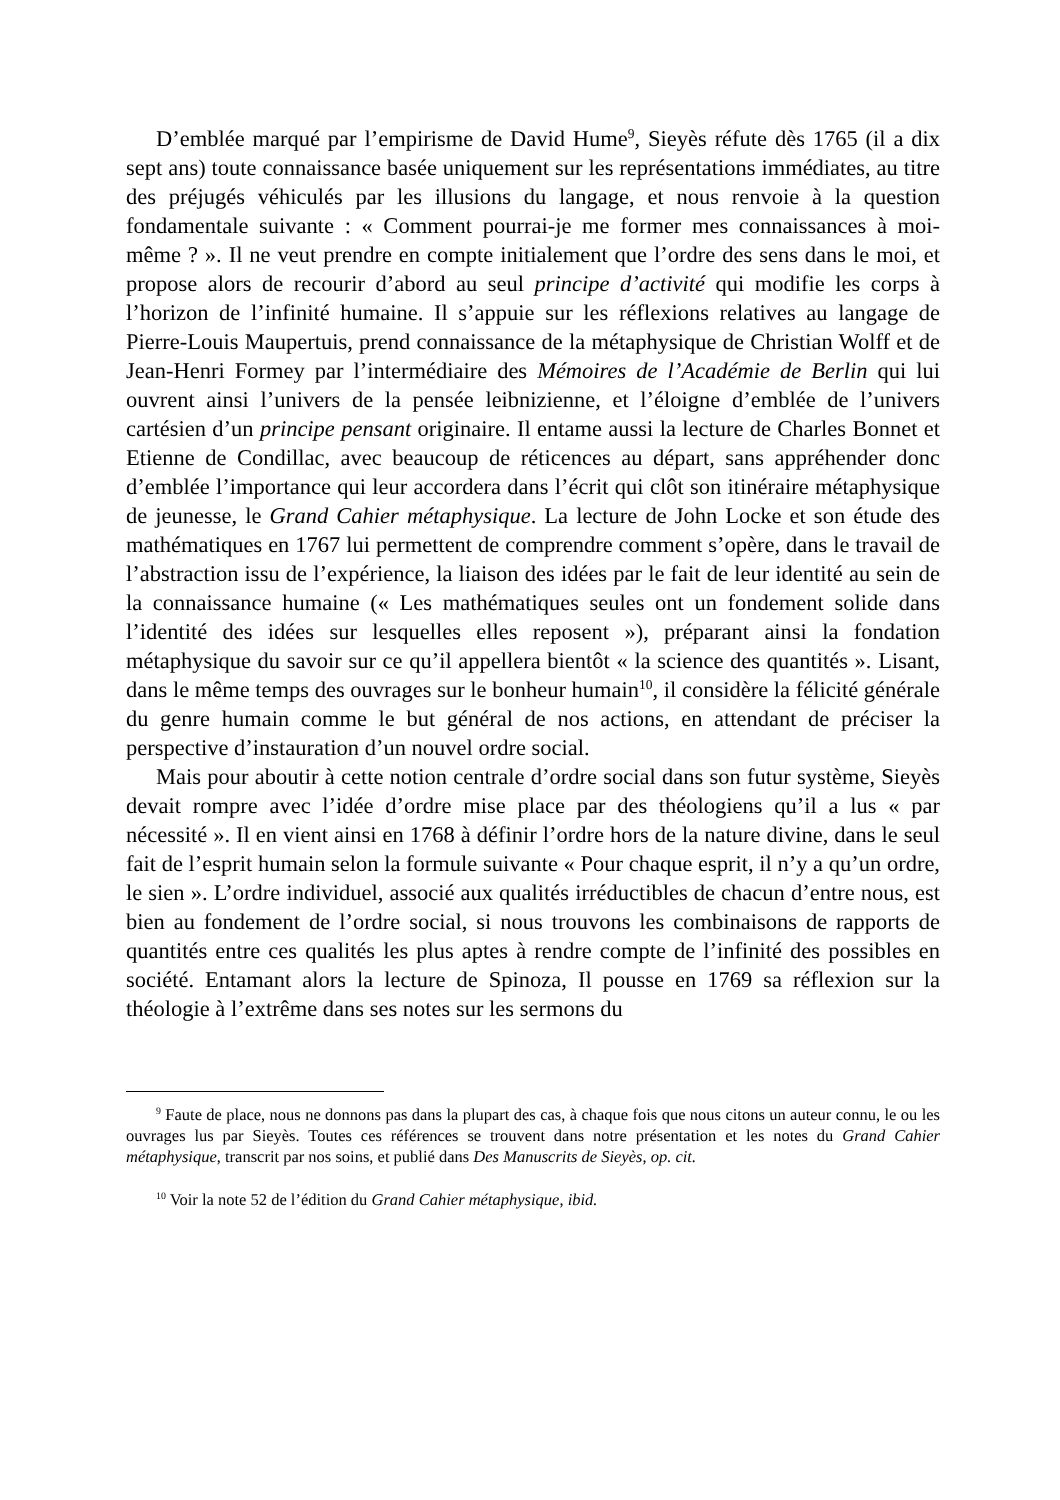D’emblée marqué par l’empirisme de David Hume<sup>9</sup>, Sieyès réfute dès 1765 (il a dix sept ans) toute connaissance basée uniquement sur les représentations immédiates, au titre des préjugés véhiculés par les illusions du langage, et nous renvoie à la question fondamentale suivante : « Comment pourrai-je me former mes connaissances à moi-même ? ». Il ne veut prendre en compte initialement que l’ordre des sens dans le moi, et propose alors de recourir d’abord au seul principe d’activité qui modifie les corps à l’horizon de l’infinité humaine. Il s’appuie sur les réflexions relatives au langage de Pierre-Louis Maupertuis, prend connaissance de la métaphysique de Christian Wolff et de Jean-Henri Formey par l’intermédiaire des Mémoires de l’Académie de Berlin qui lui ouvrent ainsi l’univers de la pensée leibnizienne, et l’éloigne d’emblée de l’univers cartésien d’un principe pensant originaire. Il entame aussi la lecture de Charles Bonnet et Etienne de Condillac, avec beaucoup de réticences au départ, sans appréhender donc d’emblée l’importance qui leur accordera dans l’écrit qui clôt son itinéraire métaphysique de jeunesse, le Grand Cahier métaphysique. La lecture de John Locke et son étude des mathématiques en 1767 lui permettent de comprendre comment s’opère, dans le travail de l’abstraction issu de l’expérience, la liaison des idées par le fait de leur identité au sein de la connaissance humaine (« Les mathématiques seules ont un fondement solide dans l’identité des idées sur lesquelles elles reposent »), préparant ainsi la fondation métaphysique du savoir sur ce qu’il appellera bientôt « la science des quantités ». Lisant, dans le même temps des ouvrages sur le bonheur humain<sup>10</sup>, il considère la félicité générale du genre humain comme le but général de nos actions, en attendant de préciser la perspective d’instauration d’un nouvel ordre social.
Mais pour aboutir à cette notion centrale d’ordre social dans son futur système, Sieyès devait rompre avec l’idée d’ordre mise place par des théologiens qu’il a lus « par nécessité ». Il en vient ainsi en 1768 à définir l’ordre hors de la nature divine, dans le seul fait de l’esprit humain selon la formule suivante « Pour chaque esprit, il n’y a qu’un ordre, le sien ». L’ordre individuel, associé aux qualités irréductibles de chacun d’entre nous, est bien au fondement de l’ordre social, si nous trouvons les combinaisons de rapports de quantités entre ces qualités les plus aptes à rendre compte de l’infinité des possibles en société. Entamant alors la lecture de Spinoza, Il pousse en 1769 sa réflexion sur la théologie à l’extrême dans ses notes sur les sermons du
<sup>9</sup> Faute de place, nous ne donnons pas dans la plupart des cas, à chaque fois que nous citons un auteur connu, le ou les ouvrages lus par Sieyès. Toutes ces références se trouvent dans notre présentation et les notes du Grand Cahier métaphysique, transcrit par nos soins, et publié dans Des Manuscrits de Sieyès, op. cit.
<sup>10</sup> Voir la note 52 de l’édition du Grand Cahier métaphysique, ibid.